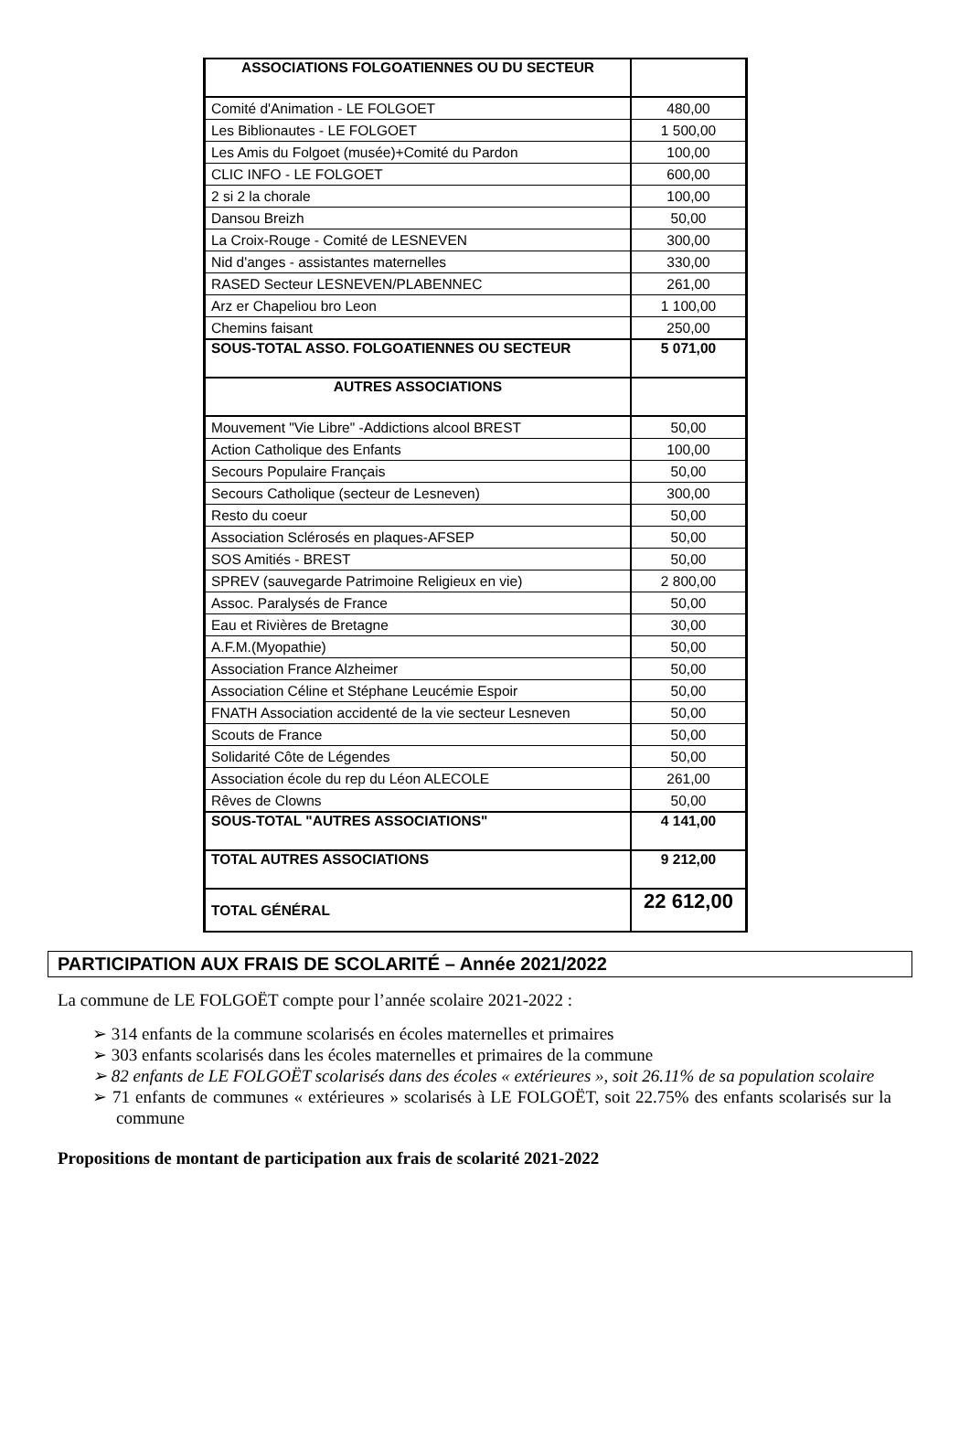| ASSOCIATIONS FOLGOATIENNES OU DU SECTEUR | |
| Comité d'Animation - LE FOLGOET | 480,00 |
| Les Biblionautes - LE FOLGOET | 1 500,00 |
| Les Amis du Folgoet (musée)+Comité du Pardon | 100,00 |
| CLIC INFO - LE FOLGOET | 600,00 |
| 2 si 2 la chorale | 100,00 |
| Dansou Breizh | 50,00 |
| La Croix-Rouge - Comité de LESNEVEN | 300,00 |
| Nid d'anges - assistantes maternelles | 330,00 |
| RASED Secteur LESNEVEN/PLABENNEC | 261,00 |
| Arz er Chapeliou bro Leon | 1 100,00 |
| Chemins faisant | 250,00 |
| SOUS-TOTAL ASSO. FOLGOATIENNES OU SECTEUR | 5 071,00 |
| AUTRES ASSOCIATIONS | |
| Mouvement "Vie Libre" -Addictions alcool BREST | 50,00 |
| Action Catholique des Enfants | 100,00 |
| Secours Populaire Français | 50,00 |
| Secours Catholique (secteur de Lesneven) | 300,00 |
| Resto du coeur | 50,00 |
| Association Sclérosés en plaques-AFSEP | 50,00 |
| SOS Amitiés - BREST | 50,00 |
| SPREV (sauvegarde Patrimoine Religieux en vie) | 2 800,00 |
| Assoc. Paralysés de France | 50,00 |
| Eau et Rivières de Bretagne | 30,00 |
| A.F.M.(Myopathie) | 50,00 |
| Association France Alzheimer | 50,00 |
| Association Céline et Stéphane Leucémie Espoir | 50,00 |
| FNATH Association accidenté de la vie secteur Lesneven | 50,00 |
| Scouts de France | 50,00 |
| Solidarité Côte de Légendes | 50,00 |
| Association école du rep du Léon ALECOLE | 261,00 |
| Rêves de Clowns | 50,00 |
| SOUS-TOTAL "AUTRES ASSOCIATIONS" | 4 141,00 |
| TOTAL AUTRES ASSOCIATIONS | 9 212,00 |
| TOTAL GÉNÉRAL | 22 612,00 |
PARTICIPATION AUX FRAIS DE SCOLARITÉ – Année 2021/2022
La commune de LE FOLGOËT compte pour l’année scolaire 2021-2022 :
➢ 314 enfants de la commune scolarisés en écoles maternelles et primaires
➢ 303 enfants scolarisés dans les écoles maternelles et primaires de la commune
➢ 82 enfants de LE FOLGOËT scolarisés dans des écoles « extérieures », soit 26.11% de sa population scolaire
➢ 71 enfants de communes « extérieures » scolarisés à LE FOLGOËT, soit 22.75% des enfants scolarisés sur la commune
Propositions de montant de participation aux frais de scolarité 2021-2022